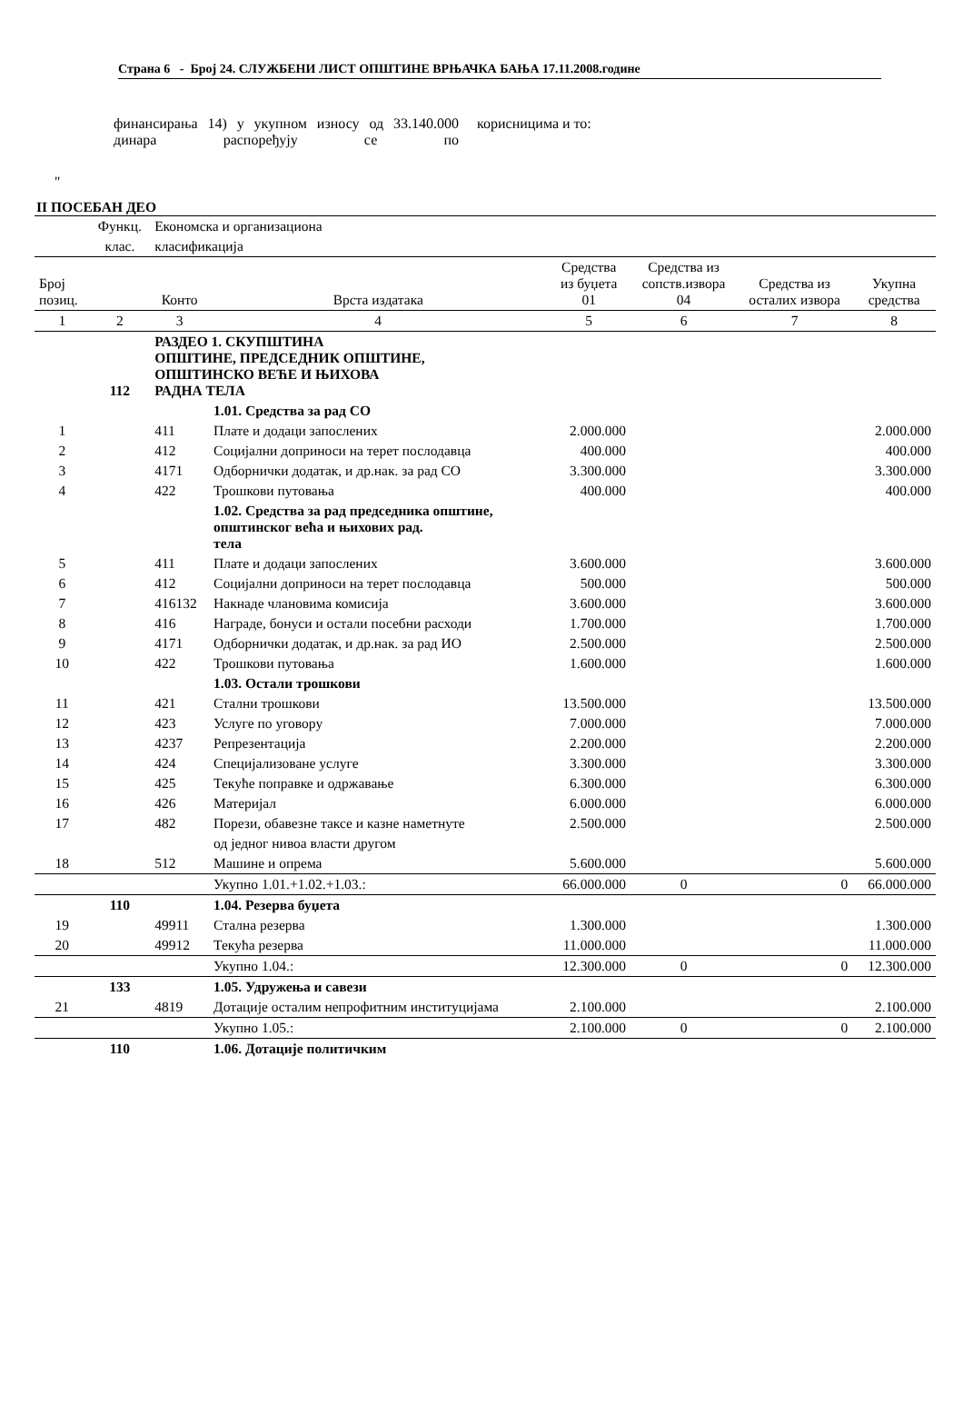Страна 6 - Број 24. СЛУЖБЕНИ ЛИСТ ОПШТИНЕ ВРЊАЧКА БАЊА 17.11.2008.године
финансирања 14) у укупном износу од 33.140.000 динара распоређују се по
корисницима и то:
"
II ПОСЕБАН ДЕО
| | Функц. | Економска и организациона | | | | | |
| | клас. | класификација | | | | | |
| Број позиц. | | Конто | Врста издатака | Средства из буџета 01 | Средства из сопств.извора 04 | Средства из осталих извора | Укупна средства |
| 1 | 2 | 3 | 4 | 5 | 6 | 7 | 8 |
| | 112 | РАЗДЕО 1. СКУПШТИНА ОПШТИНЕ, ПРЕДСЕДНИК ОПШТИНЕ, ОПШТИНСКО ВЕЋЕ И ЊИХОВА РАДНА ТЕЛА | | | | | |
| | | | 1.01. Средства за рад СО | | | | |
| 1 | | 411 | Плате и додаци запослених | 2.000.000 | | | 2.000.000 |
| 2 | | 412 | Социјални доприноси на терет послодавца | 400.000 | | | 400.000 |
| 3 | | 4171 | Одборнички додатак, и др.нак. за рад СО | 3.300.000 | | | 3.300.000 |
| 4 | | 422 | Трошкови путовања | 400.000 | | | 400.000 |
| | | | 1.02. Средства за рад председника општине, општинског већа и њихових рад. тела | | | | |
| 5 | | 411 | Плате и додаци запослених | 3.600.000 | | | 3.600.000 |
| 6 | | 412 | Социјални доприноси на терет послодавца | 500.000 | | | 500.000 |
| 7 | | 416132 | Накнаде члановима комисија | 3.600.000 | | | 3.600.000 |
| 8 | | 416 | Награде, бонуси и остали посебни расходи | 1.700.000 | | | 1.700.000 |
| 9 | | 4171 | Одборнички додатак, и др.нак. за рад ИО | 2.500.000 | | | 2.500.000 |
| 10 | | 422 | Трошкови путовања | 1.600.000 | | | 1.600.000 |
| | | | 1.03. Остали трошкови | | | | |
| 11 | | 421 | Стални трошкови | 13.500.000 | | | 13.500.000 |
| 12 | | 423 | Услуге по уговору | 7.000.000 | | | 7.000.000 |
| 13 | | 4237 | Репрезентација | 2.200.000 | | | 2.200.000 |
| 14 | | 424 | Специјализоване услуге | 3.300.000 | | | 3.300.000 |
| 15 | | 425 | Текуће поправке и одржавање | 6.300.000 | | | 6.300.000 |
| 16 | | 426 | Материјал | 6.000.000 | | | 6.000.000 |
| 17 | | 482 | Порези, обавезне таксе и казне наметнуте | 2.500.000 | | | 2.500.000 |
| | | | од једног нивоа власти другом | | | | |
| 18 | | 512 | Машине и опрема | 5.600.000 | | | 5.600.000 |
| | | | Укупно 1.01.+1.02.+1.03.: | 66.000.000 | 0 | 0 | 66.000.000 |
| | 110 | | 1.04. Резерва буџета | | | | |
| 19 | | 49911 | Стална резерва | 1.300.000 | | | 1.300.000 |
| 20 | | 49912 | Текућа резерва | 11.000.000 | | | 11.000.000 |
| | | | Укупно 1.04.: | 12.300.000 | 0 | 0 | 12.300.000 |
| | 133 | | 1.05. Удружења и савези | | | | |
| 21 | | 4819 | Дотације осталим непрофитним институцијама | 2.100.000 | | | 2.100.000 |
| | | | Укупно 1.05.: | 2.100.000 | 0 | 0 | 2.100.000 |
| | 110 | | 1.06. Дотације политичким | | | | |